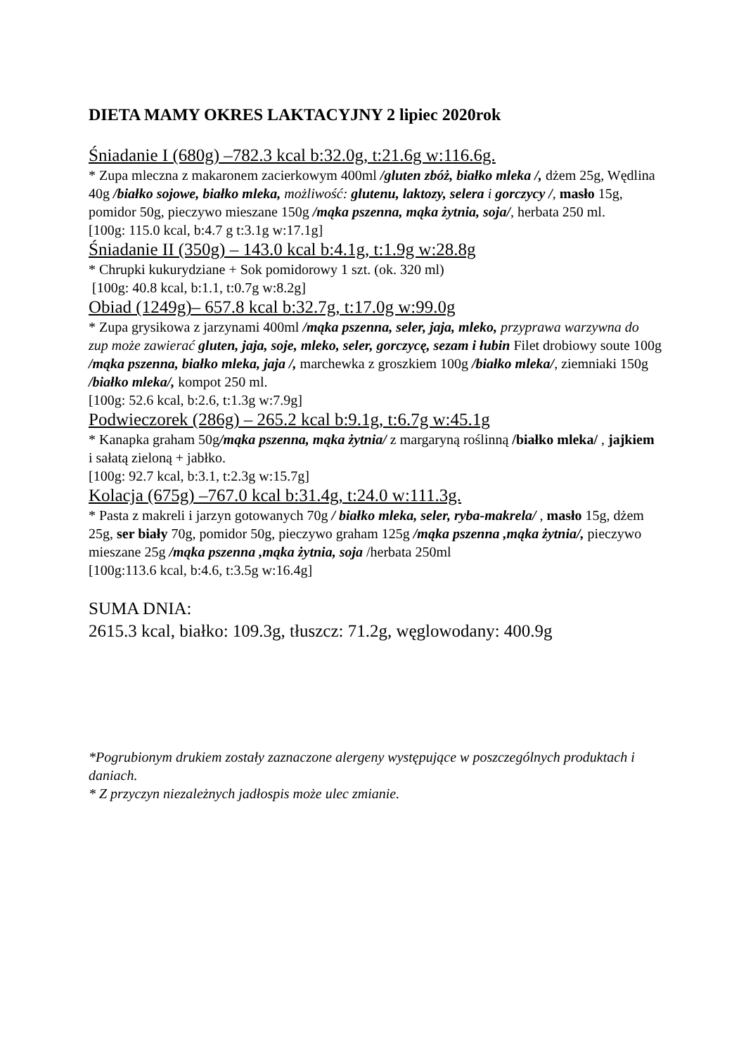DIETA MAMY OKRES LAKTACYJNY 2 lipiec 2020rok
Śniadanie I (680g) –782.3 kcal b:32.0g, t:21.6g w:116.6g.
* Zupa mleczna z makaronem zacierkowym 400ml /gluten zbóż, białko mleka /, dżem 25g, Wędlina 40g /białko sojowe, białko mleka, możliwość: glutenu, laktozy, selera i gorczycy /, masło 15g, pomidor 50g, pieczywo mieszane 150g /mąka pszenna, mąka żytnia, soja/, herbata 250 ml.
[100g: 115.0 kcal, b:4.7 g t:3.1g w:17.1g]
Śniadanie II (350g) – 143.0 kcal b:4.1g, t:1.9g w:28.8g
* Chrupki kukurydziane + Sok pomidorowy 1 szt. (ok. 320 ml)
[100g: 40.8 kcal, b:1.1, t:0.7g w:8.2g]
Obiad (1249g)– 657.8 kcal b:32.7g, t:17.0g w:99.0g
* Zupa grysikowa z jarzynami 400ml /mąka pszenna, seler, jaja, mleko, przyprawa warzywna do zup może zawierać gluten, jaja, soje, mleko, seler, gorczycę, sezam i łubin Filet drobiowy soute 100g /mąka pszenna, białko mleka, jaja /, marchewka z groszkiem 100g /białko mleka/, ziemniaki 150g /białko mleka/, kompot 250 ml.
[100g: 52.6 kcal, b:2.6, t:1.3g w:7.9g]
Podwieczorek (286g) – 265.2 kcal b:9.1g, t:6.7g w:45.1g
* Kanapka graham 50g/mąka pszenna, mąka żytnia/ z margaryną roślinną /białko mleka/ , jajkiem i sałatą zieloną + jabłko.
[100g: 92.7 kcal, b:3.1, t:2.3g w:15.7g]
Kolacja (675g) –767.0 kcal b:31.4g, t:24.0 w:111.3g.
* Pasta z makreli i jarzyn gotowanych 70g / białko mleka, seler, ryba-makrela/ , masło 15g, dżem 25g, ser biały 70g, pomidor 50g, pieczywo graham 125g /mąka pszenna ,mąka żytnia/, pieczywo mieszane 25g /mąka pszenna ,mąka żytnia, soja /herbata 250ml
[100g:113.6 kcal, b:4.6, t:3.5g w:16.4g]
SUMA DNIA:
2615.3 kcal, białko: 109.3g, tłuszcz: 71.2g, węglowodany: 400.9g
*Pogrubionym drukiem zostały zaznaczone alergeny występujące w poszczególnych produktach i daniach.
* Z przyczyn niezależnych jadłospis może ulec zmianie.